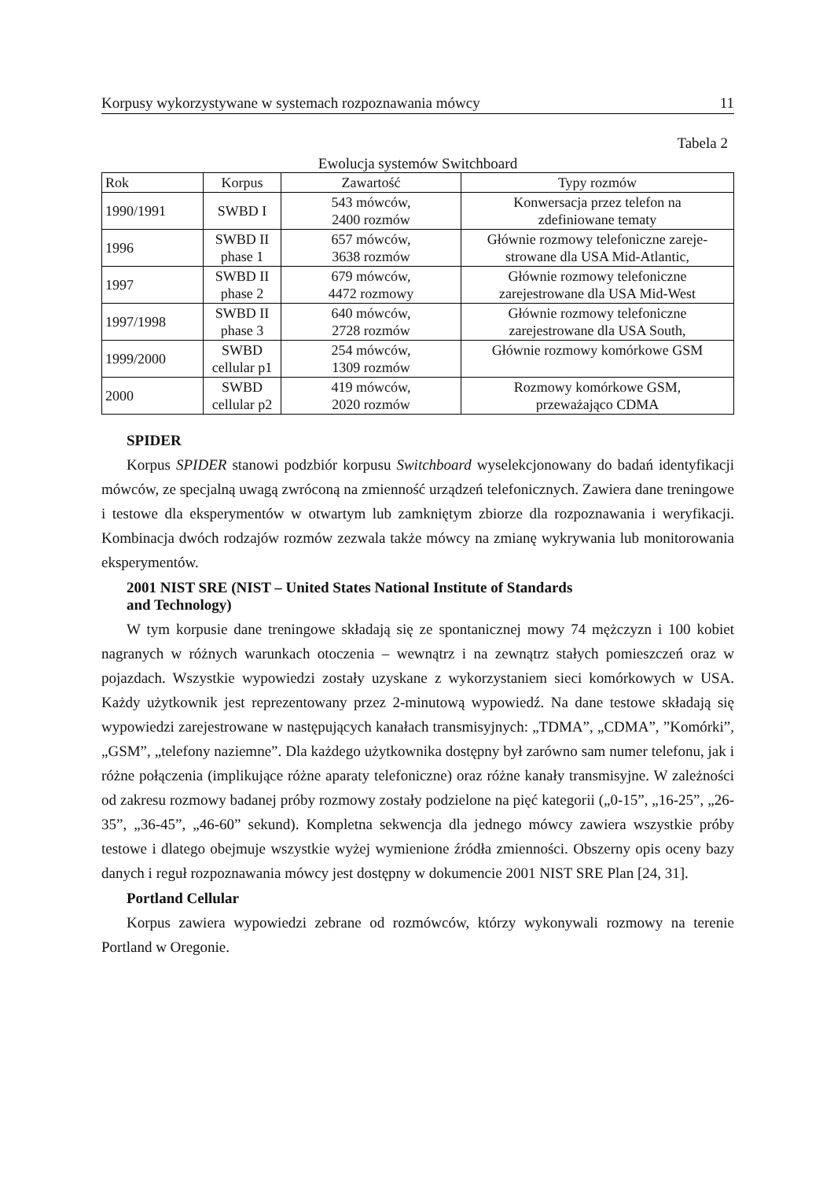Korpusy wykorzystywane w systemach rozpoznawania mówcy 11
Tabela 2
Ewolucja systemów Switchboard
| Rok | Korpus | Zawartość | Typy rozmów |
| --- | --- | --- | --- |
| 1990/1991 | SWBD I | 543 mówców, 2400 rozmów | Konwersacja przez telefon na zdefiniowane tematy |
| 1996 | SWBD II phase 1 | 657 mówców, 3638 rozmów | Głównie rozmowy telefoniczne zareje- strowane dla USA Mid-Atlantic, |
| 1997 | SWBD II phase 2 | 679 mówców, 4472 rozmowy | Głównie rozmowy telefoniczne zarejestrowane dla USA Mid-West |
| 1997/1998 | SWBD II phase 3 | 640 mówców, 2728 rozmów | Głównie rozmowy telefoniczne zarejestrowane dla USA South, |
| 1999/2000 | SWBD cellular p1 | 254 mówców, 1309 rozmów | Głównie rozmowy komórkowe GSM |
| 2000 | SWBD cellular p2 | 419 mówców, 2020 rozmów | Rozmowy komórkowe GSM, przeważająco CDMA |
SPIDER
Korpus SPIDER stanowi podzbiór korpusu Switchboard wyselekcjonowany do badań identyfikacji mówców, ze specjalną uwagą zwróconą na zmienność urządzeń telefonicznych. Zawiera dane treningowe i testowe dla eksperymentów w otwartym lub zamkniętym zbiorze dla rozpoznawania i weryfikacji. Kombinacja dwóch rodzajów rozmów zezwala także mówcy na zmianę wykrywania lub monitorowania eksperymentów.
2001 NIST SRE (NIST – United States National Institute of Standards
and Technology)
W tym korpusie dane treningowe składają się ze spontanicznej mowy 74 mężczyzn i 100 kobiet nagranych w różnych warunkach otoczenia – wewnątrz i na zewnątrz stałych pomieszczeń oraz w pojazdach. Wszystkie wypowiedzi zostały uzyskane z wykorzystaniem sieci komórkowych w USA. Każdy użytkownik jest reprezentowany przez 2-minutową wypowiedź. Na dane testowe składają się wypowiedzi zarejestrowane w następujących kanałach transmisyjnych: „TDMA”, „CDMA”, ”Komórki”, „GSM”, „telefony naziemne”. Dla każdego użytkownika dostępny był zarówno sam numer telefonu, jak i różne połączenia (implikujące różne aparaty telefoniczne) oraz różne kanały transmisyjne. W zależności od zakresu rozmowy badanej próby rozmowy zostały podzielone na pięć kategorii („0-15”, „16-25”, „26-35”, „36-45”, „46-60” sekund). Kompletna sekwencja dla jednego mówcy zawiera wszystkie próby testowe i dlatego obejmuje wszystkie wyżej wymienione źródła zmienności. Obszerny opis oceny bazy danych i reguł rozpoznawania mówcy jest dostępny w dokumencie 2001 NIST SRE Plan [24, 31].
Portland Cellular
Korpus zawiera wypowiedzi zebrane od rozmówców, którzy wykonywali rozmowy na terenie Portland w Oregonie.